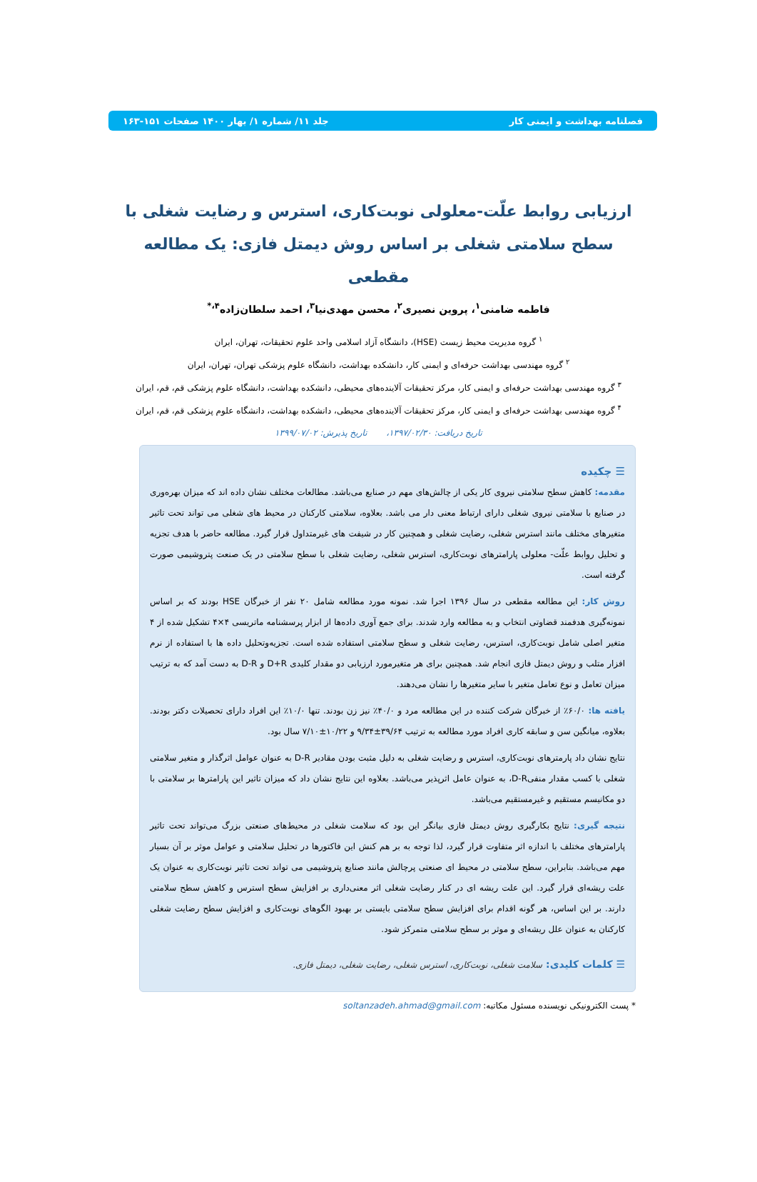فصلنامه بهداشت و ایمنی کار جلد ۱۱/ شماره ۱/ بهار ۱۴۰۰ صفحات ۱۵۱-۱۶۳
ارزیابی روابط علّت-معلولی نوبت‌کاری، استرس و رضایت شغلی با سطح سلامتی شغلی بر اساس روش دیمتل فازی: یک مطالعه مقطعی
فاطمه ضامنی<sup>۱</sup>، پروین نصیری<sup>۲</sup>، محسن مهدی‌نیا<sup>۳</sup>، احمد سلطان‌زاده<sup>۴،*</sup>
<sup>۱</sup> گروه مدیریت محیط زیست (HSE)، دانشگاه آزاد اسلامی واحد علوم تحقیقات، تهران، ایران
<sup>۲</sup> گروه مهندسی بهداشت حرفه‌ای و ایمنی کار، دانشکده بهداشت، دانشگاه علوم پزشکی تهران، تهران، ایران
<sup>۳</sup> گروه مهندسی بهداشت حرفه‌ای و ایمنی کار، مرکز تحقیقات آلاینده‌های محیطی، دانشکده بهداشت، دانشگاه علوم پزشکی قم، قم، ایران
<sup>۴</sup> گروه مهندسی بهداشت حرفه‌ای و ایمنی کار، مرکز تحقیقات آلاینده‌های محیطی، دانشکده بهداشت، دانشگاه علوم پزشکی قم، قم، ایران
تاریخ دریافت: ۱۳۹۷/۰۲/۳۰، تاریخ پذیرش: ۱۳۹۹/۰۷/۰۲
☰ چکیده
مقدمه: کاهش سطح سلامتی نیروی کار یکی از چالش‌های مهم در صنایع می‌باشد. مطالعات مختلف نشان داده اند که میزان بهره‌وری در صنایع با سلامتی نیروی شغلی دارای ارتباط معنی دار می باشد. بعلاوه، سلامتی کارکنان در محیط های شغلی می تواند تحت تاثیر متغیرهای مختلف مانند استرس شغلی، رضایت شغلی و همچنین کار در شیفت های غیرمتداول قرار گیرد. مطالعه حاضر با هدف تجزیه و تحلیل روابط علّت- معلولی پارامترهای نوبت‌کاری، استرس شغلی، رضایت شغلی با سطح سلامتی در یک صنعت پتروشیمی صورت گرفته است.
روش کار: این مطالعه مقطعی در سال ۱۳۹۶ اجرا شد. نمونه مورد مطالعه شامل ۲۰ نفر از خبرگان HSE بودند که بر اساس نمونه‌گیری هدفمند قضاوتی انتخاب و به مطالعه وارد شدند. برای جمع آوری داده‌ها از ابزار پرسشنامه ماتریسی ۴×۴ تشکیل شده از ۴ متغیر اصلی شامل نوبت‌کاری، استرس، رضایت شغلی و سطح سلامتی استفاده شده است. تجزیه‌وتحلیل داده ها با استفاده از نرم افزار متلب و روش دیمتل فازی انجام شد. همچنین برای هر متغیرمورد ارزیابی دو مقدار کلیدی D+R و D-R به دست آمد که به ترتیب میزان تعامل و نوع تعامل متغیر با سایر متغیرها را نشان می‌دهند.
یافته ها: ۶۰/۰٪ از خبرگان شرکت کننده در این مطالعه مرد و ۴۰/۰٪ نیز زن بودند. تنها ۱۰/۰٪ این افراد دارای تحصیلات دکتر بودند. بعلاوه، میانگین سن و سابقه کاری افراد مورد مطالعه به ترتیب ۳۹/۶۴±۹/۳۴ و ۱۰/۲۲±۷/۱۰ سال بود.
نتایج نشان داد پارمترهای نوبت‌کاری، استرس و رضایت شغلی به دلیل مثبت بودن مقادیر D-R به عنوان عوامل اثرگذار و متغیر سلامتی شغلی با کسب مقدار منفیD-R، به عنوان عامل اثرپذیر می‌باشد. بعلاوه این نتایج نشان داد که میزان تاثیر این پارامترها بر سلامتی با دو مکانیسم مستقیم و غیرمستقیم می‌باشد.
نتیجه گیری: نتایج بکارگیری روش دیمتل فازی بیانگر این بود که سلامت شغلی در محیط‌های صنعتی بزرگ می‌تواند تحت تاثیر پارامترهای مختلف با اندازه اثر متفاوت قرار گیرد، لذا توجه به بر هم کنش این فاکتورها در تحلیل سلامتی و عوامل موثر بر آن بسیار مهم می‌باشد. بنابراین، سطح سلامتی در محیط ای صنعتی پرچالش مانند صنایع پتروشیمی می تواند تحت تاثیر نوبت‌کاری به عنوان یک علت ریشه‌ای قرار گیرد. این علت ریشه ای در کنار رضایت شغلی اثر معنی‌داری بر افزایش سطح استرس و کاهش سطح سلامتی دارند. بر این اساس، هر گونه اقدام برای افزایش سطح سلامتی بایستی بر بهبود الگوهای نوبت‌کاری و افزایش سطح رضایت شغلی کارکنان به عنوان علل ریشه‌ای و موثر بر سطح سلامتی متمرکز شود.
☰ کلمات کلیدی: سلامت شغلی، نوبت‌کاری، استرس شغلی، رضایت شغلی، دیمتل فازی.
* پست الکترونیکی نویسنده مسئول مکاتبه: soltanzadeh.ahmad@gmail.com